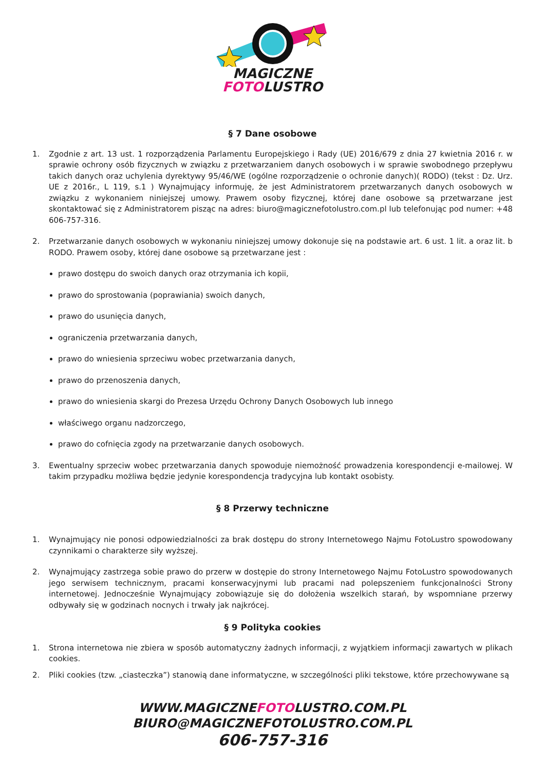MAGICZNE
FOTOLUSTRO
§ 7 Dane osobowe
1. Zgodnie z art. 13 ust. 1 rozporządzenia Parlamentu Europejskiego i Rady (UE) 2016/679 z dnia 27 kwietnia 2016 r. w sprawie ochrony osób fizycznych w związku z przetwarzaniem danych osobowych i w sprawie swobodnego przepływu takich danych oraz uchylenia dyrektywy 95/46/WE (ogólne rozporządzenie o ochronie danych)( RODO) (tekst : Dz. Urz. UE z 2016r., L 119, s.1 ) Wynajmujący informuję, że jest Administratorem przetwarzanych danych osobowych w związku z wykonaniem niniejszej umowy. Prawem osoby fizycznej, której dane osobowe są przetwarzane jest skontaktować się z Administratorem pisząc na adres: biuro@magicznefotolustro.com.pl lub telefonując pod numer: +48 606-757-316.
2. Przetwarzanie danych osobowych w wykonaniu niniejszej umowy dokonuje się na podstawie art. 6 ust. 1 lit. a oraz lit. b RODO. Prawem osoby, której dane osobowe są przetwarzane jest :
prawo dostępu do swoich danych oraz otrzymania ich kopii,
prawo do sprostowania (poprawiania) swoich danych,
prawo do usunięcia danych,
ograniczenia przetwarzania danych,
prawo do wniesienia sprzeciwu wobec przetwarzania danych,
prawo do przenoszenia danych,
prawo do wniesienia skargi do Prezesa Urzędu Ochrony Danych Osobowych lub innego
właściwego organu nadzorczego,
prawo do cofnięcia zgody na przetwarzanie danych osobowych.
3. Ewentualny sprzeciw wobec przetwarzania danych spowoduje niemożność prowadzenia korespondencji e-mailowej. W takim przypadku możliwa będzie jedynie korespondencja tradycyjna lub kontakt osobisty.
§ 8 Przerwy techniczne
1. Wynajmujący nie ponosi odpowiedzialności za brak dostępu do strony Internetowego Najmu FotoLustro spowodowany czynnikami o charakterze siły wyższej.
2. Wynajmujący zastrzega sobie prawo do przerw w dostępie do strony Internetowego Najmu FotoLustro spowodowanych jego serwisem technicznym, pracami konserwacyjnymi lub pracami nad polepszeniem funkcjonalności Strony internetowej. Jednocześnie Wynajmujący zobowiązuje się do dołożenia wszelkich starań, by wspomniane przerwy odbywały się w godzinach nocnych i trwały jak najkrócej.
§ 9 Polityka cookies
1. Strona internetowa nie zbiera w sposób automatyczny żadnych informacji, z wyjątkiem informacji zawartych w plikach cookies.
2. Pliki cookies (tzw. „ciasteczka”) stanowią dane informatyczne, w szczególności pliki tekstowe, które przechowywane są
WWW.MAGICZNEFOTOLUSTRO.COM.PL
BIURO@MAGICZNEFOTOLUSTRO.COM.PL
606-757-316